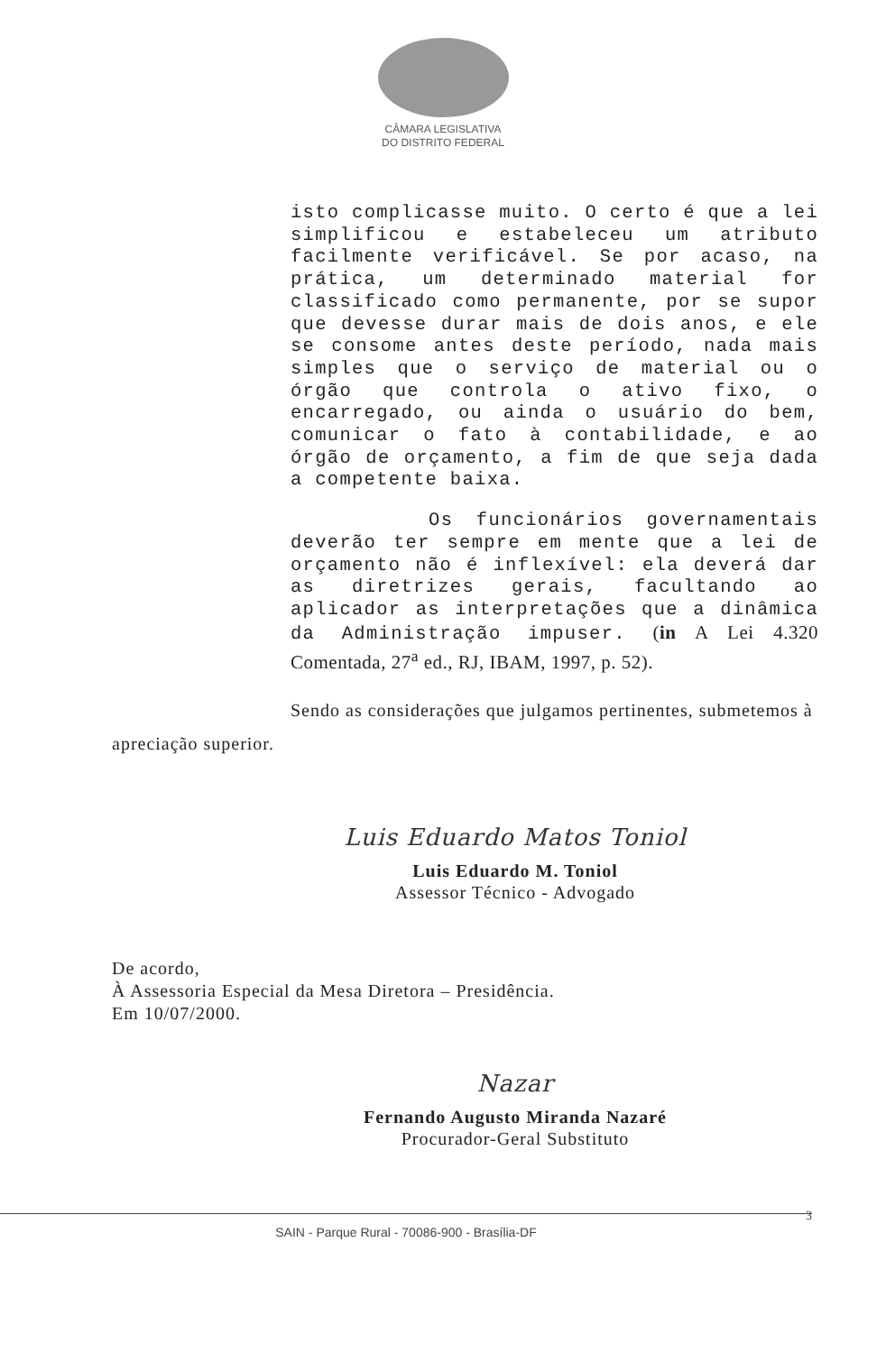CÂMARA LEGISLATIVA
DO DISTRITO FEDERAL
isto complicasse muito. O certo é que a lei simplificou e estabeleceu um atributo facilmente verificável. Se por acaso, na prática, um determinado material for classificado como permanente, por se supor que devesse durar mais de dois anos, e ele se consome antes deste período, nada mais simples que o serviço de material ou o órgão que controla o ativo fixo, o encarregado, ou ainda o usuário do bem, comunicar o fato à contabilidade, e ao órgão de orçamento, a fim de que seja dada a competente baixa.
Os funcionários governamentais deverão ter sempre em mente que a lei de orçamento não é inflexível: ela deverá dar as diretrizes gerais, facultando ao aplicador as interpretações que a dinâmica da Administração impuser. (in A Lei 4.320 Comentada, 27<sup>a</sup> ed., RJ, IBAM, 1997, p. 52).
Sendo as considerações que julgamos pertinentes, submetemos à apreciação superior.
Luis Eduardo Matos Toniol
Luis Eduardo M. Toniol
Assessor Técnico - Advogado
De acordo,
À Assessoria Especial da Mesa Diretora – Presidência.
Em 10/07/2000.
Nazar
Fernando Augusto Miranda Nazaré
Procurador-Geral Substituto
3
SAIN - Parque Rural - 70086-900 - Brasília-DF